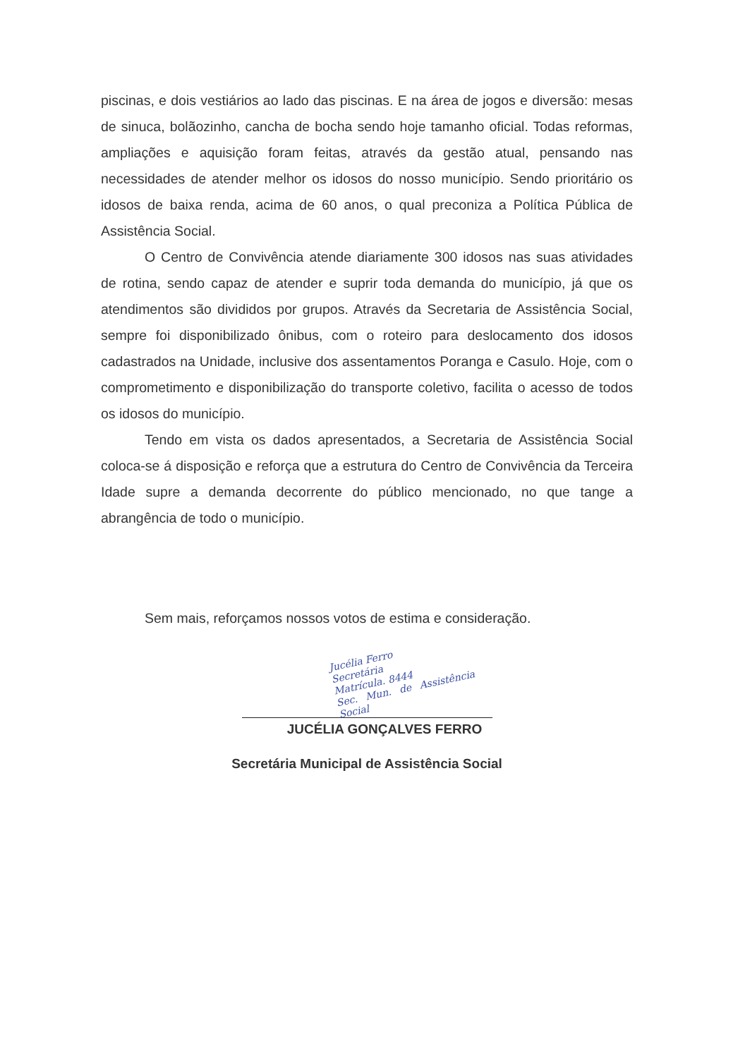piscinas, e dois vestiários ao lado das piscinas. E na área de jogos e diversão: mesas de sinuca, bolãozinho, cancha de bocha sendo hoje tamanho oficial. Todas reformas, ampliações e aquisição foram feitas, através da gestão atual, pensando nas necessidades de atender melhor os idosos do nosso município. Sendo prioritário os idosos de baixa renda, acima de 60 anos, o qual preconiza a Política Pública de Assistência Social.
O Centro de Convivência atende diariamente 300 idosos nas suas atividades de rotina, sendo capaz de atender e suprir toda demanda do município, já que os atendimentos são divididos por grupos. Através da Secretaria de Assistência Social, sempre foi disponibilizado ônibus, com o roteiro para deslocamento dos idosos cadastrados na Unidade, inclusive dos assentamentos Poranga e Casulo. Hoje, com o comprometimento e disponibilização do transporte coletivo, facilita o acesso de todos os idosos do município.
Tendo em vista os dados apresentados, a Secretaria de Assistência Social coloca-se á disposição e reforça que a estrutura do Centro de Convivência da Terceira Idade supre a demanda decorrente do público mencionado, no que tange a abrangência de todo o município.
Sem mais, reforçamos nossos votos de estima e consideração.
Jucélia Ferro
Secretária
Matrícula. 8444
Sec. Mun. de Assistência Social
JUCÉLIA GONÇALVES FERRO
Secretária Municipal de Assistência Social